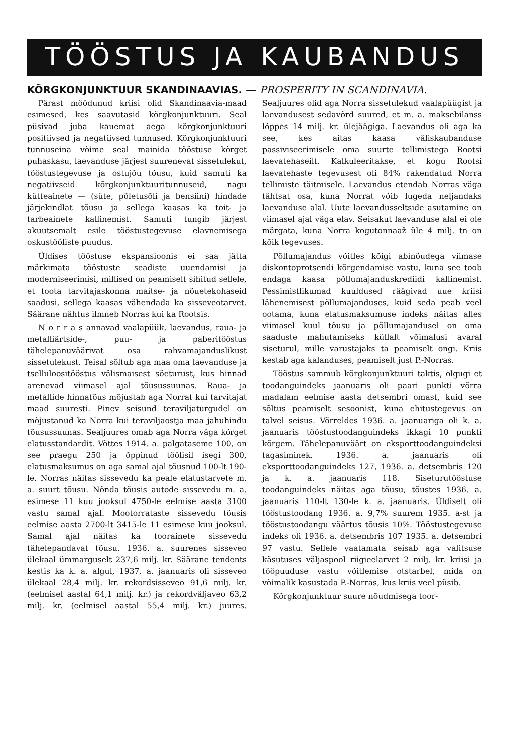TÖÖSTUS JA KAUBANDUS
KÕRGKONJUNKTUUR SKANDINAAVIAS. — PROSPERITY IN SCANDINAVIA.
Pärast möödunud kriisi olid Skandinaavia-maad esimesed, kes saavutasid kõrgkonjunktuuri. Seal püsivad juba kauemat aega kõrgkonjunktuuri positiivsed ja negatiivsed tunnused. Kõrgkonjunktuuri tunnuseina võime seal mainida tööstuse kõrget puhaskasu, laevanduse järjest suurenevat sissetulekut, tööstustegevuse ja ostujõu tõusu, kuid samuti ka negatiivseid kõrgkonjunktuuritunnuseid, nagu kütteainete — (süte, põletusõli ja bensiini) hindade järjekindlat tõusu ja sellega kaasas ka toit- ja tarbeainete kallinemist. Samuti tungib järjest akuutsemalt esile tööstustegevuse elavnemisega oskustööliste puudus.
Üldises tööstuse ekspansioonis ei saa jätta märkimata tööstuste seadiste uuendamisi ja moderniseerimisi, millised on peamiselt sihitud sellele, et toota tarvitajaskonna maitse- ja nõuetekohaseid saadusi, sellega kaasas vähendada ka sisseveotarvet. Säärane nähtus ilmneb Norras kui ka Rootsis.
N o r r a s annavad vaalapüük, laevandus, raua- ja metalliärtside-, puu- ja paberitööstus tähelepanuväärivat osa rahvamajanduslikust sissetulekust. Teisal sõltub aga maa oma laevanduse ja tselluloositööstus välismaisest söeturust, kus hinnad arenevad viimasel ajal tõusussuunas. Raua- ja metallide hinnatõus mõjustab aga Norrat kui tarvitajat maad suuresti. Pinev seisund teraviljaturgudel on mõjustanud ka Norra kui teraviljaostja maa jahuhindu tõusussuunas. Sealjuures omab aga Norra väga kõrget elatusstandardit. Võttes 1914. a. palgataseme 100, on see praegu 250 ja õppinud töölisil isegi 300, elatusmaksumus on aga samal ajal tõusnud 100-lt 190-le. Norras näitas sissevedu ka peale elatustarvete m. a. suurt tõusu. Nõnda tõusis autode sissevedu m. a. esimese 11 kuu jooksul 4750-le eelmise aasta 3100 vastu samal ajal. Mootorrataste sissevedu tõusis eelmise aasta 2700-lt 3415-le 11 esimese kuu jooksul. Samal ajal näitas ka toorainete sissevedu tähelepandavat tõusu. 1936. a. suurenes sisseveo ülekaal ümmarguselt 237,6 milj. kr. Säärane tendents kestis ka k. a. algul, 1937. a. jaanuaris oli sisseveo ülekaal 28,4 milj. kr. rekordsisseveo 91,6 milj. kr. (eelmisel aastal 64,1 milj. kr.) ja rekordväljaveo 63,2 milj. kr. (eelmisel aastal 55,4 milj. kr.) juures. Sealjuures olid aga Norra sissetulekud vaalapüügist ja laevandusest sedavõrd suured, et m. a. maksebilanss lõppes 14 milj. kr. ülejäägiga. Laevandus oli aga ka see, kes aitas kaasa väliskaubanduse passiviseerimisele oma suurte tellimistega Rootsi laevatehaseilt. Kalkuleeritakse, et kogu Rootsi laevatehaste tegevusest oli 84% rakendatud Norra tellimiste täitmisele. Laevandus etendab Norras väga tähtsat osa, kuna Norrat võib lugeda neljandaks laevanduse alal. Uute laevandusseltside asutamine on viimasel ajal väga elav. Seisakut laevanduse alal ei ole märgata, kuna Norra kogutonnaaž üle 4 milj. tn on kõik tegevuses.
Põllumajandus võitles kõigi abinõudega viimase diskontoprotsendi kõrgendamise vastu, kuna see toob endaga kaasa põllumajanduskrediidi kallinemist. Pessimistlikumad kuuldused räägivad uue kriisi lähenemisest põllumajanduses, kuid seda peab veel ootama, kuna elatusmaksumuse indeks näitas alles viimasel kuul tõusu ja põllumajandusel on oma saaduste mahutamiseks küllalt võimalusi avaral siseturul, mille varustajaks ta peamiselt ongi. Kriis kestab aga kalanduses, peamiselt just P.-Norras.
Tööstus sammub kõrgkonjunktuuri taktis, olgugi et toodanguindeks jaanuaris oli paari punkti võrra madalam eelmise aasta detsembri omast, kuid see sõltus peamiselt sesoonist, kuna ehitustegevus on talvel seisus. Võrreldes 1936. a. jaanuariga oli k. a. jaanuaris tööstustoodanguindeks ikkagi 10 punkti kõrgem. Tähelepanuväärt on eksporttoodanguindeksi tagasiminek. 1936. a. jaanuaris oli eksporttoodanguindeks 127, 1936. a. detsembris 120 ja k. a. jaanuaris 118. Siseturutööstuse toodanguindeks näitas aga tõusu, tõustes 1936. a. jaanuaris 110-lt 130-le k. a. jaanuaris. Üldiselt oli tööstustoodang 1936. a. 9,7% suurem 1935. a-st ja tööstustoodangu väärtus tõusis 10%. Tööstustegevuse indeks oli 1936. a. detsembris 107 1935. a. detsembri 97 vastu. Sellele vaatamata seisab aga valitsuse käsutuses väljaspool riigieelarvet 2 milj. kr. kriisi ja tööpuuduse vastu võitlemise otstarbel, mida on võimalik kasustada P.-Norras, kus kriis veel püsib.
Kõrgkonjunktuur suure nõudmisega toor-